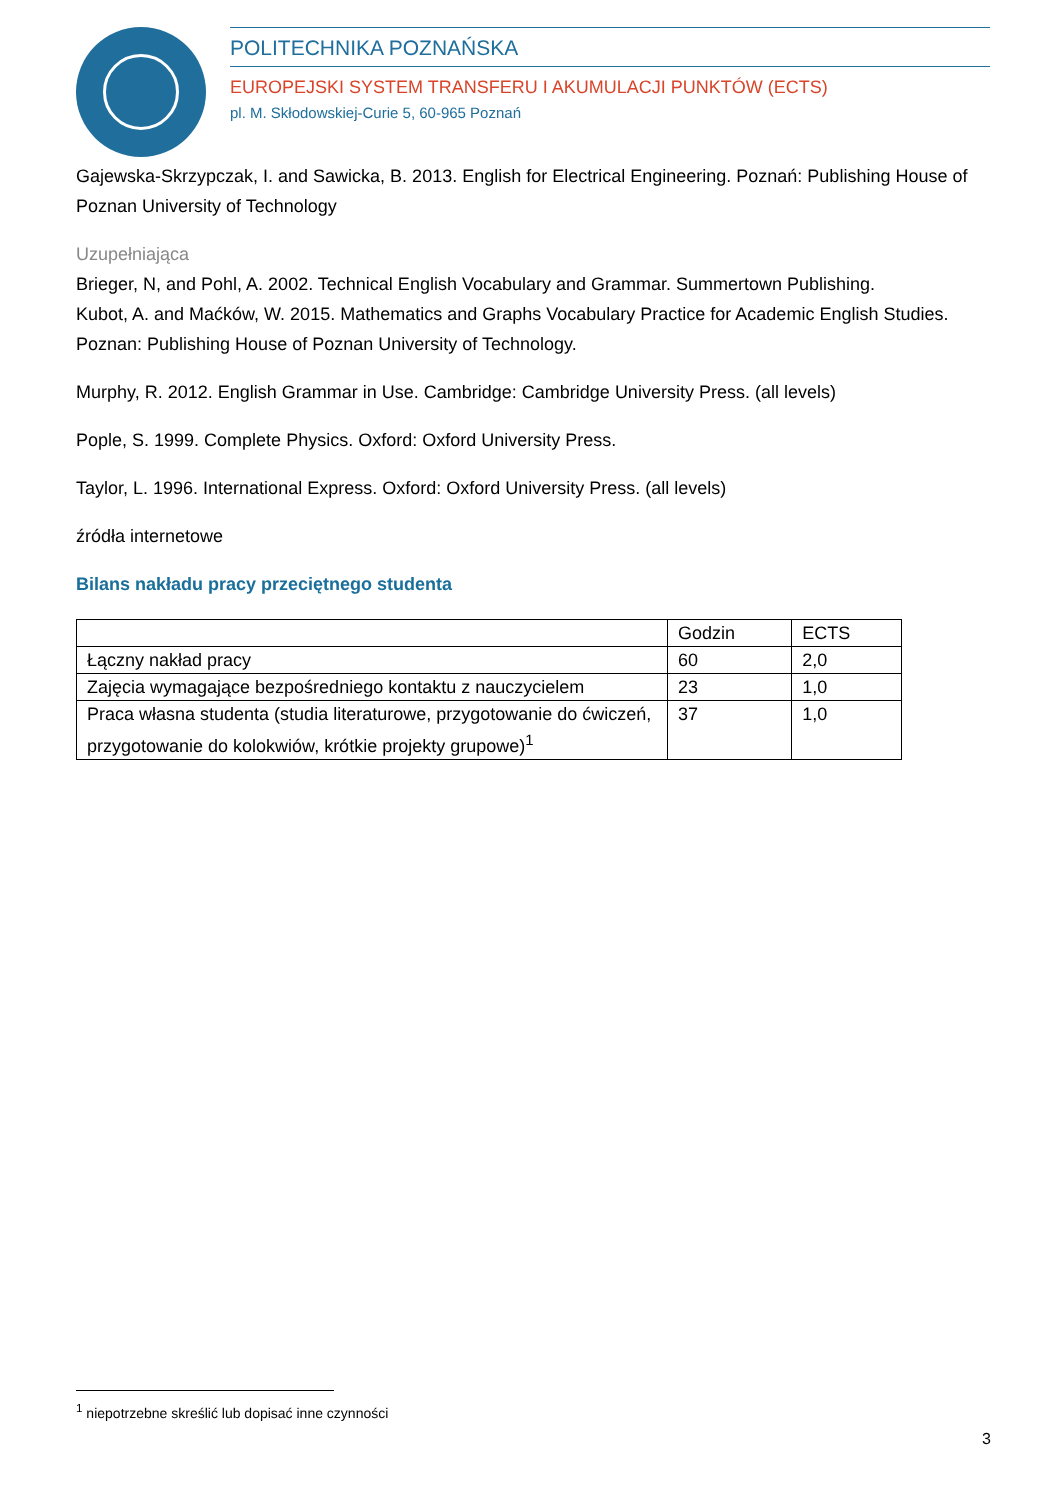POLITECHNIKA POZNAŃSKA
EUROPEJSKI SYSTEM TRANSFERU I AKUMULACJI PUNKTÓW (ECTS)
pl. M. Skłodowskiej-Curie 5, 60-965 Poznań
Gajewska-Skrzypczak, I. and Sawicka, B. 2013. English for Electrical Engineering. Poznań: Publishing House of Poznan University of Technology
Uzupełniająca
Brieger, N, and Pohl, A. 2002. Technical English Vocabulary and Grammar. Summertown Publishing.
Kubot, A. and Maćków, W. 2015. Mathematics and Graphs Vocabulary Practice for Academic English Studies. Poznan: Publishing House of Poznan University of Technology.
Murphy, R. 2012. English Grammar in Use. Cambridge: Cambridge University Press. (all levels)
Pople, S. 1999. Complete Physics. Oxford: Oxford University Press.
Taylor, L. 1996. International Express. Oxford: Oxford University Press. (all levels)
źródła internetowe
Bilans nakładu pracy przeciętnego studenta
| | Godzin | ECTS |
| Łączny nakład pracy | 60 | 2,0 |
| Zajęcia wymagające bezpośredniego kontaktu z nauczycielem | 23 | 1,0 |
| Praca własna studenta (studia literaturowe, przygotowanie do ćwiczeń, przygotowanie do kolokwiów, krótkie projekty grupowe)<sup>1</sup> | 37 | 1,0 |
<sup>1</sup> niepotrzebne skreślić lub dopisać inne czynności
3